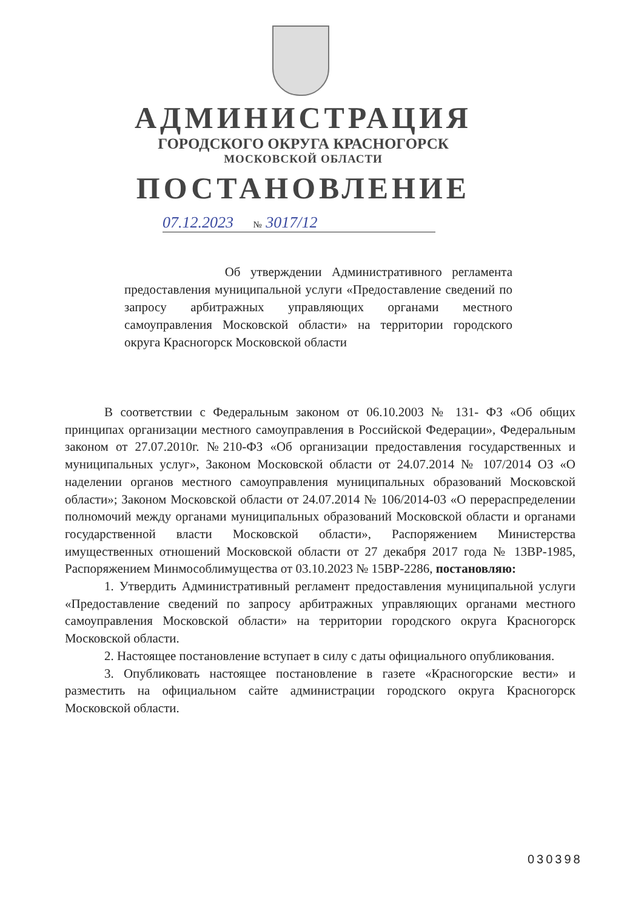АДМИНИСТРАЦИЯ
ГОРОДСКОГО ОКРУГА КРАСНОГОРСК
МОСКОВСКОЙ ОБЛАСТИ
ПОСТАНОВЛЕНИЕ
07.12.2023 № 3017/12
Об утверждении Административного регламента предоставления муниципальной услуги «Предоставление сведений по запросу арбитражных управляющих органами местного самоуправления Московской области» на территории городского округа Красногорск Московской области
В соответствии с Федеральным законом от 06.10.2003 № 131- ФЗ «Об общих принципах организации местного самоуправления в Российской Федерации», Федеральным законом от 27.07.2010г. №210-ФЗ «Об организации предоставления государственных и муниципальных услуг», Законом Московской области от 24.07.2014 № 107/2014 ОЗ «О наделении органов местного самоуправления муниципальных образований Московской области»; Законом Московской области от 24.07.2014 № 106/2014-03 «О перераспределении полномочий между органами муниципальных образований Московской области и органами государственной власти Московской области», Распоряжением Министерства имущественных отношений Московской области от 27 декабря 2017 года № 13ВР-1985, Распоряжением Минмособлимущества от 03.10.2023 № 15ВР-2286, постановляю:
1. Утвердить Административный регламент предоставления муниципальной услуги «Предоставление сведений по запросу арбитражных управляющих органами местного самоуправления Московской области» на территории городского округа Красногорск Московской области.
2. Настоящее постановление вступает в силу с даты официального опубликования.
3. Опубликовать настоящее постановление в газете «Красногорские вести» и разместить на официальном сайте администрации городского округа Красногорск Московской области.
030398